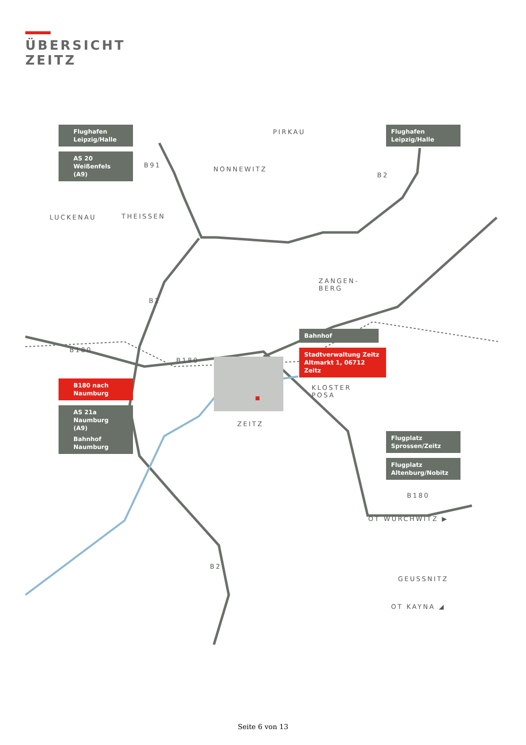ÜBERSICHT
ZEITZ
PIRKAU
NONNEWITZ
LUCKENAU THEISSEN
ZANGEN-
BERG
KLOSTER
POSA
ZEITZ
OT WÜRCHWITZ ▶
GEUSSNITZ
OT KAYNA ◢
B91
B2
B2
B180
B180
B180
B2
Flughafen
Leipzig/Halle
AS 20 Weißenfels
(A9)
Flughafen
Leipzig/Halle
Bahnhof
Stadtverwaltung Zeitz
Altmarkt 1, 06712 Zeitz
B180 nach
Naumburg
AS 21a Naumburg
(A9)
Bahnhof
Naumburg
Flugplatz
Sprossen/Zeitz
Flugplatz
Altenburg/Nobitz
Seite 6 von 13